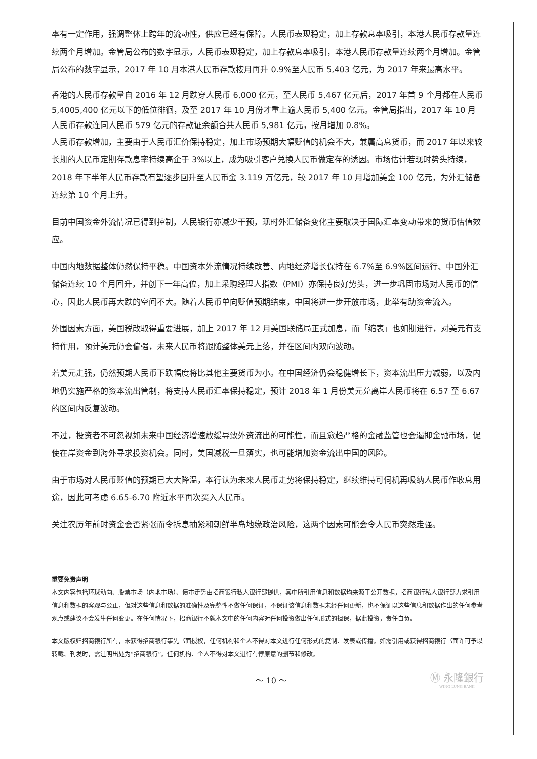率有一定作用，强调整体上跨年的流动性，供应已经有保障。人民币表现稳定，加上存款息率吸引，本港人民币存款量连续两个月增加。金管局公布的数字显示，人民币表现稳定，加上存款息率吸引，本港人民币存款量连续两个月增加。金管局公布的数字显示，2017 年 10 月本港人民币存款按月再升 0.9%至人民币 5,403 亿元，为 2017 年来最高水平。
香港的人民币存款量自 2016 年 12 月跌穿人民币 6,000 亿元，至人民币 5,467 亿元后，2017 年首 9 个月都在人民币 5,4005,400 亿元以下的低位徘徊，及至 2017 年 10 月份才重上逾人民币 5,400 亿元。金管局指出，2017 年 10 月人民币存款连同人民币 579 亿元的存款证余额合共人民币 5,981 亿元，按月增加 0.8%。
人民币存款增加，主要由于人民币汇价保持稳定，加上市场预期大幅贬值的机会不大，兼属高息货币，而 2017 年以来较长期的人民币定期存款息率持续高企于 3%以上，成为吸引客户兑换人民币做定存的诱因。市场估计若现时势头持续，2018 年下半年人民币存款有望逐步回升至人民币金 3.119 万亿元，较 2017 年 10 月增加美金 100 亿元，为外汇储备连续第 10 个月上升。
目前中国资金外流情况已得到控制，人民银行亦减少干预，现时外汇储备变化主要取决于国际汇率变动带来的货币估值效应。
中国内地数据整体仍然保持平稳。中国资本外流情况持续改善、内地经济增长保持在 6.7%至 6.9%区间运行、中国外汇储备连续 10 个月回升，并创下一年高位，加上采购经理人指数（PMI）亦保持良好势头，进一步巩固市场对人民币的信心，因此人民币再大跌的空间不大。随着人民币单向贬值预期结束，中国将进一步开放市场，此举有助资金流入。
外围因素方面，美国税改取得重要进展，加上 2017 年 12 月美国联储局正式加息，而「缩表」也如期进行，对美元有支持作用，预计美元仍会偏强，未来人民币将跟随整体美元上落，并在区间内双向波动。
若美元走强，仍然预期人民币下跌幅度将比其他主要货币为小。在中国经济仍会稳健增长下，资本流出压力减弱，以及内地仍实施严格的资本流出管制，将支持人民币汇率保持稳定，预计 2018 年 1 月份美元兑离岸人民币将在 6.57 至 6.67 的区间内反复波动。
不过，投资者不可忽视如未来中国经济增速放缓导致外资流出的可能性，而且愈趋严格的金融监管也会遏抑金融市场，促使在岸资金到海外寻求投资机会。同时，美国减税一旦落实，也可能增加资金流出中国的风险。
由于市场对人民币贬值的预期已大大降温，本行认为未来人民币走势将保持稳定，继续维持可伺机再吸纳人民币作收息用途，因此可考虑 6.65-6.70 附近水平再次买入人民币。
关注农历年前时资金会否紧张而令拆息抽紧和朝鲜半岛地缘政治风险，这两个因素可能会令人民币突然走强。
重要免责声明
本文内容包括环球动向、股票市场（内地市场）、债市走势由招商银行私人银行部提供，其中所引用信息和数据均来源于公开数据，招商银行私人银行部力求引用信息和数据的客观与公正，但对这些信息和数据的准确性及完整性不做任何保证，不保证该信息和数据未经任何更新，也不保证以这些信息和数据作出的任何参考观点或建议不会发生任何变更。在任何情况下，招商银行不就本文中的任何内容对任何投资做出任何形式的担保，据此投资，责任自负。
本文版权归招商银行所有，未获得招商银行事先书面授权，任何机构和个人不得对本文进行任何形式的复制、发表或传播。如需引用或获得招商银行书面许可予以转载、刊发时，需注明出处为“招商银行”。任何机构、个人不得对本文进行有悖原意的删节和修改。
～ 10 ～
Ⓜ 永隆銀行
WING LUNG BANK